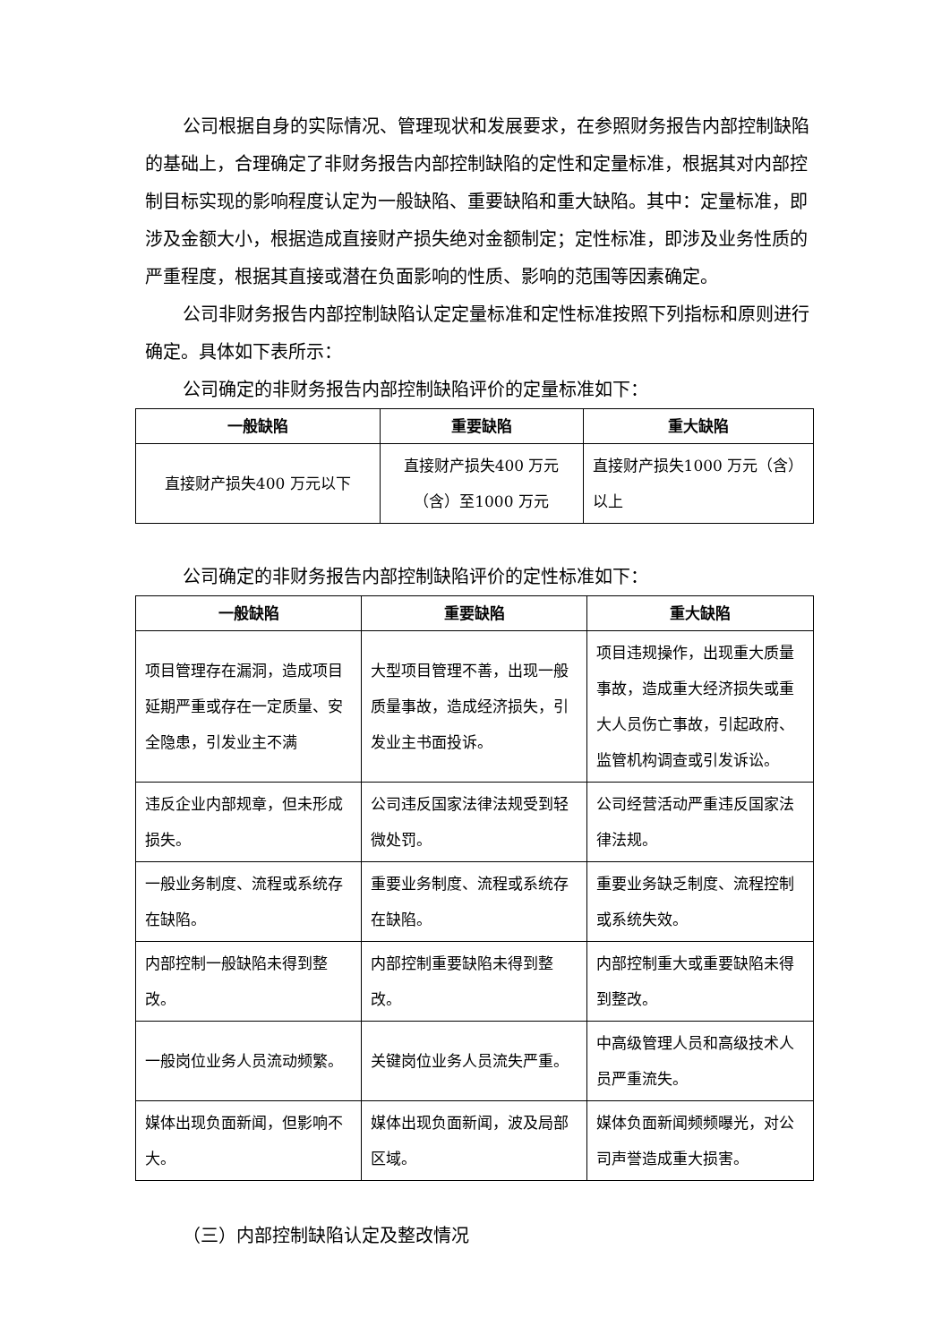公司根据自身的实际情况、管理现状和发展要求，在参照财务报告内部控制缺陷的基础上，合理确定了非财务报告内部控制缺陷的定性和定量标准，根据其对内部控制目标实现的影响程度认定为一般缺陷、重要缺陷和重大缺陷。其中：定量标准，即涉及金额大小，根据造成直接财产损失绝对金额制定；定性标准，即涉及业务性质的严重程度，根据其直接或潜在负面影响的性质、影响的范围等因素确定。
公司非财务报告内部控制缺陷认定定量标准和定性标准按照下列指标和原则进行确定。具体如下表所示：
公司确定的非财务报告内部控制缺陷评价的定量标准如下：
| 一般缺陷 | 重要缺陷 | 重大缺陷 |
| --- | --- | --- |
| 直接财产损失400 万元以下 | 直接财产损失400 万元（含）至1000 万元 | 直接财产损失1000 万元（含）以上 |
公司确定的非财务报告内部控制缺陷评价的定性标准如下：
| 一般缺陷 | 重要缺陷 | 重大缺陷 |
| --- | --- | --- |
| 项目管理存在漏洞，造成项目延期严重或存在一定质量、安全隐患，引发业主不满 | 大型项目管理不善，出现一般质量事故，造成经济损失，引发业主书面投诉。 | 项目违规操作，出现重大质量事故，造成重大经济损失或重大人员伤亡事故，引起政府、监管机构调查或引发诉讼。 |
| 违反企业内部规章，但未形成损失。 | 公司违反国家法律法规受到轻微处罚。 | 公司经营活动严重违反国家法律法规。 |
| 一般业务制度、流程或系统存在缺陷。 | 重要业务制度、流程或系统存在缺陷。 | 重要业务缺乏制度、流程控制或系统失效。 |
| 内部控制一般缺陷未得到整改。 | 内部控制重要缺陷未得到整改。 | 内部控制重大或重要缺陷未得到整改。 |
| 一般岗位业务人员流动频繁。 | 关键岗位业务人员流失严重。 | 中高级管理人员和高级技术人员严重流失。 |
| 媒体出现负面新闻，但影响不大。 | 媒体出现负面新闻，波及局部区域。 | 媒体负面新闻频频曝光，对公司声誉造成重大损害。 |
（三）内部控制缺陷认定及整改情况